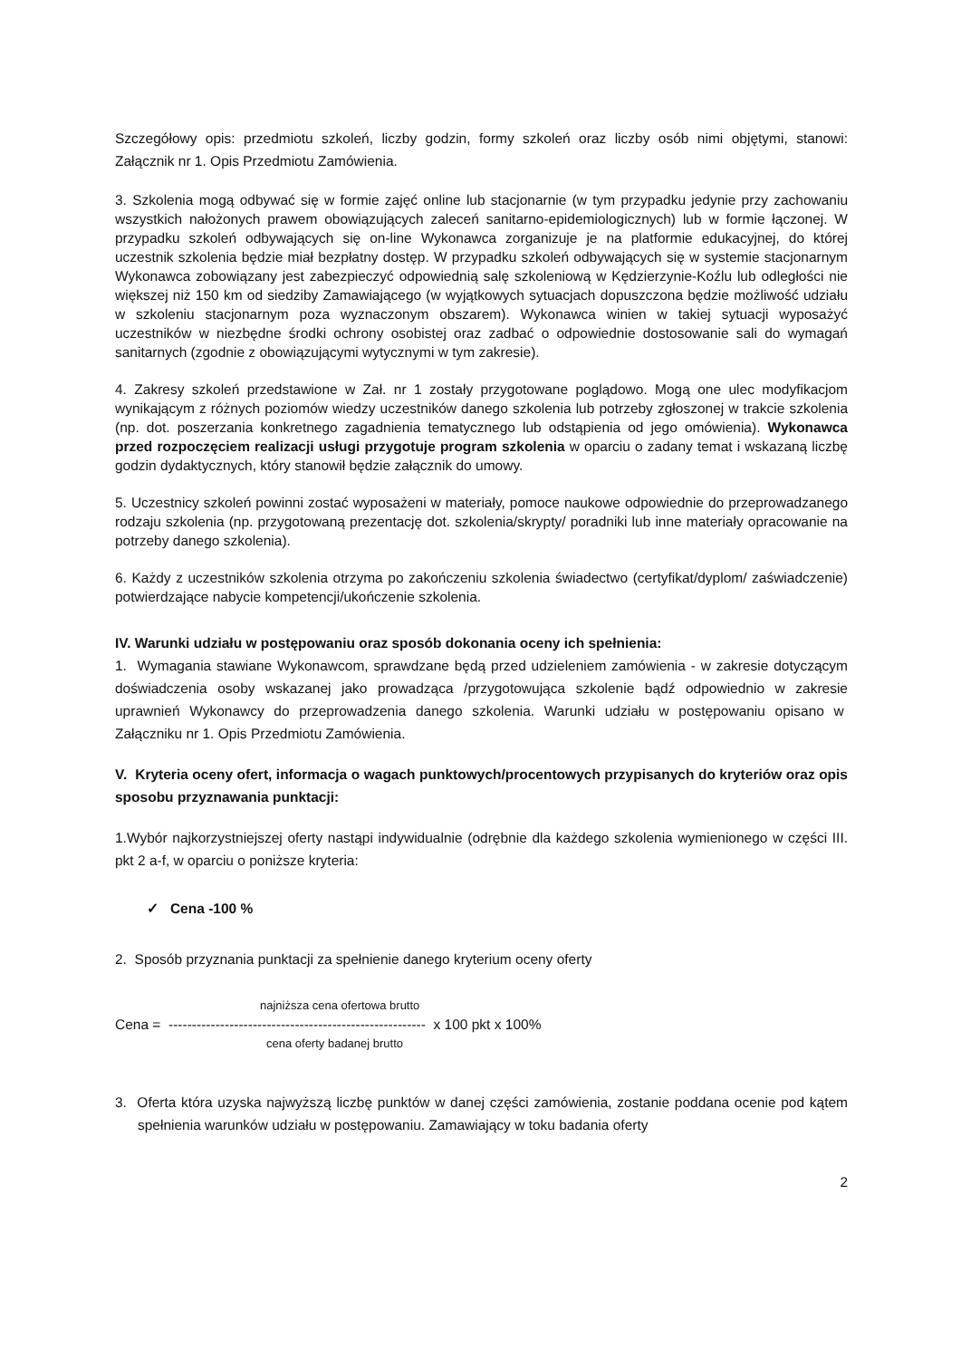Szczegółowy opis: przedmiotu szkoleń, liczby godzin, formy szkoleń oraz liczby osób nimi objętymi, stanowi: Załącznik nr 1. Opis Przedmiotu Zamówienia.
3. Szkolenia mogą odbywać się w formie zajęć online lub stacjonarnie (w tym przypadku jedynie przy zachowaniu wszystkich nałożonych prawem obowiązujących zaleceń sanitarno-epidemiologicznych) lub w formie łączonej. W przypadku szkoleń odbywających się on-line Wykonawca zorganizuje je na platformie edukacyjnej, do której uczestnik szkolenia będzie miał bezpłatny dostęp. W przypadku szkoleń odbywających się w systemie stacjonarnym Wykonawca zobowiązany jest zabezpieczyć odpowiednią salę szkoleniową w Kędzierzynie-Koźlu lub odległości nie większej niż 150 km od siedziby Zamawiającego (w wyjątkowych sytuacjach dopuszczona będzie możliwość udziału w szkoleniu stacjonarnym poza wyznaczonym obszarem). Wykonawca winien w takiej sytuacji wyposażyć uczestników w niezbędne środki ochrony osobistej oraz zadbać o odpowiednie dostosowanie sali do wymagań sanitarnych (zgodnie z obowiązującymi wytycznymi w tym zakresie).
4. Zakresy szkoleń przedstawione w Zał. nr 1 zostały przygotowane poglądowo. Mogą one ulec modyfikacjom wynikającym z różnych poziomów wiedzy uczestników danego szkolenia lub potrzeby zgłoszonej w trakcie szkolenia (np. dot. poszerzania konkretnego zagadnienia tematycznego lub odstąpienia od jego omówienia). Wykonawca przed rozpoczęciem realizacji usługi przygotuje program szkolenia w oparciu o zadany temat i wskazaną liczbę godzin dydaktycznych, który stanowił będzie załącznik do umowy.
5. Uczestnicy szkoleń powinni zostać wyposażeni w materiały, pomoce naukowe odpowiednie do przeprowadzanego rodzaju szkolenia (np. przygotowaną prezentację dot. szkolenia/skrypty/ poradniki lub inne materiały opracowanie na potrzeby danego szkolenia).
6. Każdy z uczestników szkolenia otrzyma po zakończeniu szkolenia świadectwo (certyfikat/dyplom/ zaświadczenie) potwierdzające nabycie kompetencji/ukończenie szkolenia.
IV. Warunki udziału w postępowaniu oraz sposób dokonania oceny ich spełnienia:
1. Wymagania stawiane Wykonawcom, sprawdzane będą przed udzieleniem zamówienia - w zakresie dotyczącym doświadczenia osoby wskazanej jako prowadząca /przygotowująca szkolenie bądź odpowiednio w zakresie uprawnień Wykonawcy do przeprowadzenia danego szkolenia. Warunki udziału w postępowaniu opisano w Załączniku nr 1. Opis Przedmiotu Zamówienia.
V. Kryteria oceny ofert, informacja o wagach punktowych/procentowych przypisanych do kryteriów oraz opis sposobu przyznawania punktacji:
1.Wybór najkorzystniejszej oferty nastąpi indywidualnie (odrębnie dla każdego szkolenia wymienionego w części III. pkt 2 a-f, w oparciu o poniższe kryteria:
✓ Cena -100 %
2. Sposób przyznania punktacji za spełnienie danego kryterium oceny oferty
najniższa cena ofertowa brutto
Cena = ------------------------------------------------------- x 100 pkt x 100%
cena oferty badanej brutto
3. Oferta która uzyska najwyższą liczbę punktów w danej części zamówienia, zostanie poddana ocenie pod kątem spełnienia warunków udziału w postępowaniu. Zamawiający w toku badania oferty
2